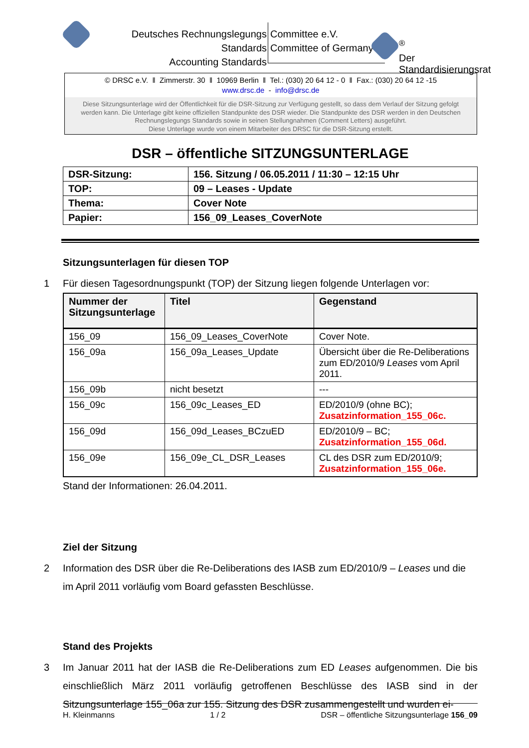Deutsches Rechnungslegungs Standards
Accounting Standards
Committee e.V.
Committee of Germany
<sup>®</sup>
Der Standardisierungsrat
© DRSC e.V. ‖ Zimmerstr. 30 ‖ 10969 Berlin ‖ Tel.: (030) 20 64 12 - 0 ‖ Fax.: (030) 20 64 12 -15
www.drsc.de - info@drsc.de
Diese Sitzungsunterlage wird der Öffentlichkeit für die DSR-Sitzung zur Verfügung gestellt, so dass dem Verlauf der Sitzung gefolgt werden kann. Die Unterlage gibt keine offiziellen Standpunkte des DSR wieder. Die Standpunkte des DSR werden in den Deutschen Rechnungslegungs Standards sowie in seinen Stellungnahmen (Comment Letters) ausgeführt.
Diese Unterlage wurde von einem Mitarbeiter des DRSC für die DSR-Sitzung erstellt.
DSR – öffentliche SITZUNGSUNTERLAGE
| DSR-Sitzung: | 156. Sitzung / 06.05.2011 / 11:30 – 12:15 Uhr |
| TOP: | 09 – Leases - Update |
| Thema: | Cover Note |
| Papier: | 156_09_Leases_CoverNote |
Sitzungsunterlagen für diesen TOP
1 Für diesen Tagesordnungspunkt (TOP) der Sitzung liegen folgende Unterlagen vor:
| Nummer der Sitzungsunterlage | Titel | Gegenstand |
| --- | --- | --- |
| 156_09 | 156_09_Leases_CoverNote | Cover Note. |
| 156_09a | 156_09a_Leases_Update | Übersicht über die Re-Deliberations zum ED/2010/9 Leases vom April 2011. |
| 156_09b | nicht besetzt | --- |
| 156_09c | 156_09c_Leases_ED | ED/2010/9 (ohne BC); Zusatzinformation_155_06c. |
| 156_09d | 156_09d_Leases_BCzuED | ED/2010/9 – BC; Zusatzinformation_155_06d. |
| 156_09e | 156_09e_CL_DSR_Leases | CL des DSR zum ED/2010/9; Zusatzinformation_155_06e. |
Stand der Informationen: 26.04.2011.
Ziel der Sitzung
2 Information des DSR über die Re-Deliberations des IASB zum ED/2010/9 – Leases und die im April 2011 vorläufig vom Board gefassten Beschlüsse.
Stand des Projekts
3 Im Januar 2011 hat der IASB die Re-Deliberations zum ED Leases aufgenommen. Die bis einschließlich März 2011 vorläufig getroffenen Beschlüsse des IASB sind in der Sitzungsunterlage 155_06a zur 155. Sitzung des DSR zusammengestellt und wurden ei-
H. Kleinmanns 1 / 2 DSR – öffentliche Sitzungsunterlage 156_09